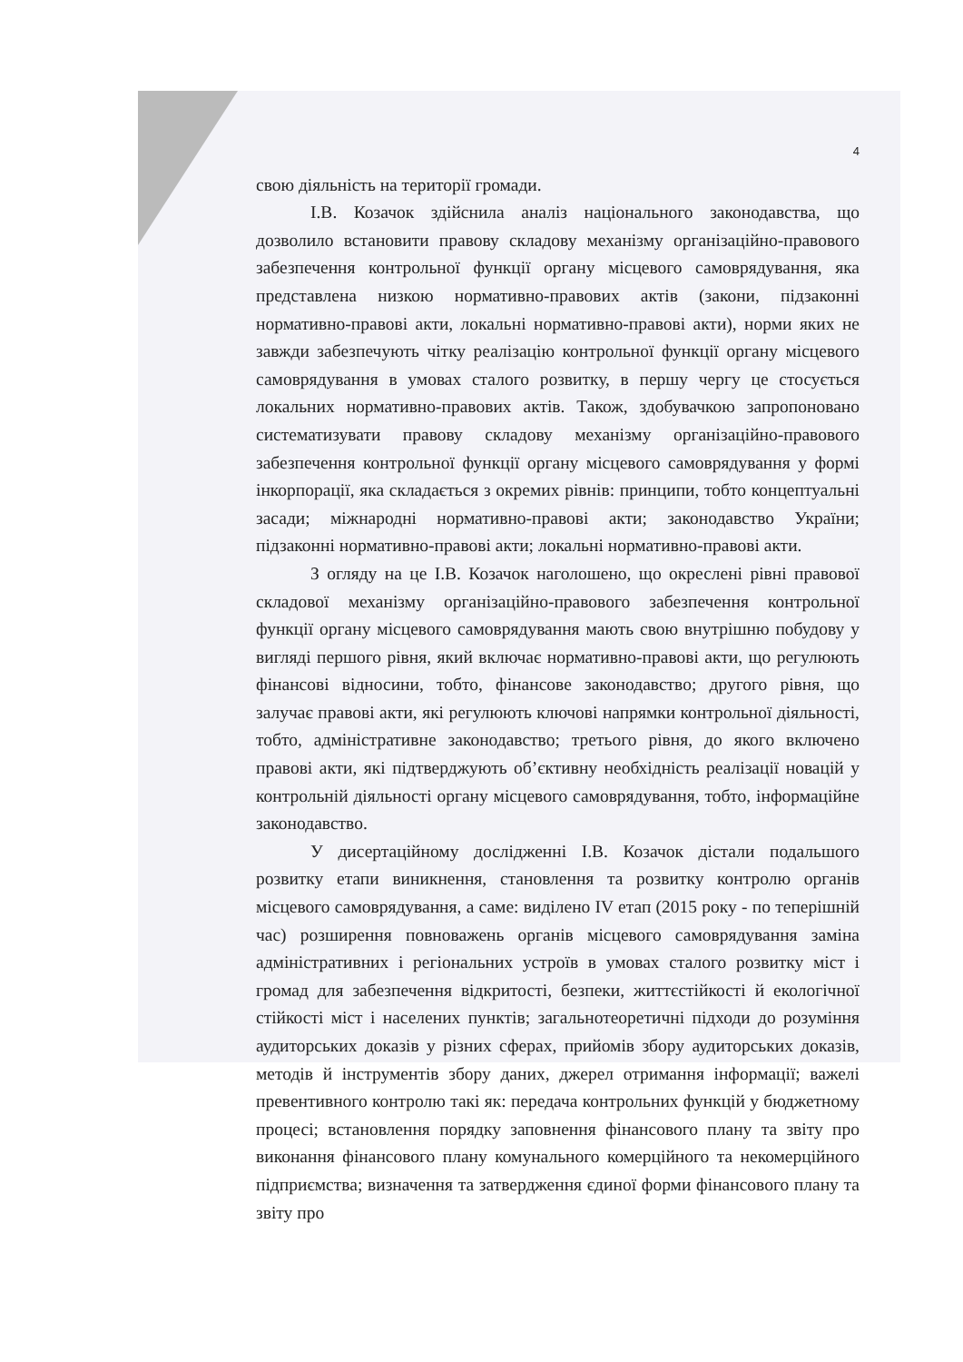4
свою діяльність на території громади.
І.В. Козачок здійснила аналіз національного законодавства, що дозволило встановити правову складову механізму організаційно-правового забезпечення контрольної функції органу місцевого самоврядування, яка представлена низкою нормативно-правових актів (закони, підзаконні нормативно-правові акти, локальні нормативно-правові акти), норми яких не завжди забезпечують чітку реалізацію контрольної функції органу місцевого самоврядування в умовах сталого розвитку, в першу чергу це стосується локальних нормативно-правових актів. Також, здобувачкою запропоновано систематизувати правову складову механізму організаційно-правового забезпечення контрольної функції органу місцевого самоврядування у формі інкорпорації, яка складається з окремих рівнів: принципи, тобто концептуальні засади; міжнародні нормативно-правові акти; законодавство України; підзаконні нормативно-правові акти; локальні нормативно-правові акти.
З огляду на це І.В. Козачок наголошено, що окреслені рівні правової складової механізму організаційно-правового забезпечення контрольної функції органу місцевого самоврядування мають свою внутрішню побудову у вигляді першого рівня, який включає нормативно-правові акти, що регулюють фінансові відносини, тобто, фінансове законодавство; другого рівня, що залучає правові акти, які регулюють ключові напрямки контрольної діяльності, тобто, адміністративне законодавство; третього рівня, до якого включено правові акти, які підтверджують об’єктивну необхідність реалізації новацій у контрольній діяльності органу місцевого самоврядування, тобто, інформаційне законодавство.
У дисертаційному дослідженні І.В. Козачок дістали подальшого розвитку етапи виникнення, становлення та розвитку контролю органів місцевого самоврядування, а саме: виділено IV етап (2015 року - по теперішній час) розширення повноважень органів місцевого самоврядування заміна адміністративних і регіональних устроїв в умовах сталого розвитку міст і громад для забезпечення відкритості, безпеки, життєстійкості й екологічної стійкості міст і населених пунктів; загальнотеоретичні підходи до розуміння аудиторських доказів у різних сферах, прийомів збору аудиторських доказів, методів й інструментів збору даних, джерел отримання інформації; важелі превентивного контролю такі як: передача контрольних функцій у бюджетному процесі; встановлення порядку заповнення фінансового плану та звіту про виконання фінансового плану комунального комерційного та некомерційного підприємства; визначення та затвердження єдиної форми фінансового плану та звіту про